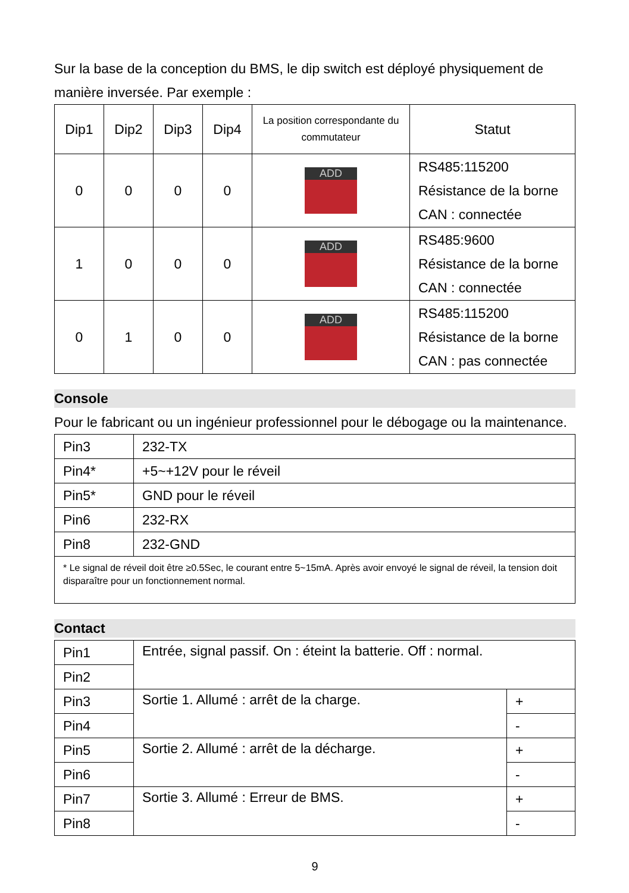Sur la base de la conception du BMS, le dip switch est déployé physiquement de manière inversée. Par exemple :
| Dip1 | Dip2 | Dip3 | Dip4 | La position correspondante du commutateur | Statut |
| --- | --- | --- | --- | --- | --- |
| 0 | 0 | 0 | 0 | ADD | RS485:115200 Résistance de la borne CAN : connectée |
| 1 | 0 | 0 | 0 | ADD | RS485:9600 Résistance de la borne CAN : connectée |
| 0 | 1 | 0 | 0 | ADD | RS485:115200 Résistance de la borne CAN : pas connectée |
Console
Pour le fabricant ou un ingénieur professionnel pour le débogage ou la maintenance.
| Pin3 | 232-TX |
| Pin4* | +5~+12V pour le réveil |
| Pin5* | GND pour le réveil |
| Pin6 | 232-RX |
| Pin8 | 232-GND |
| * Le signal de réveil doit être ≥0.5Sec, le courant entre 5~15mA. Après avoir envoyé le signal de réveil, la tension doit disparaître pour un fonctionnement normal. | |
Contact
| Pin1 | Entrée, signal passif. On : éteint la batterie. Off : normal. | |
| Pin2 | | |
| Pin3 | Sortie 1. Allumé : arrêt de la charge. | + |
| Pin4 | | - |
| Pin5 | Sortie 2. Allumé : arrêt de la décharge. | + |
| Pin6 | | - |
| Pin7 | Sortie 3. Allumé : Erreur de BMS. | + |
| Pin8 | | - |
9